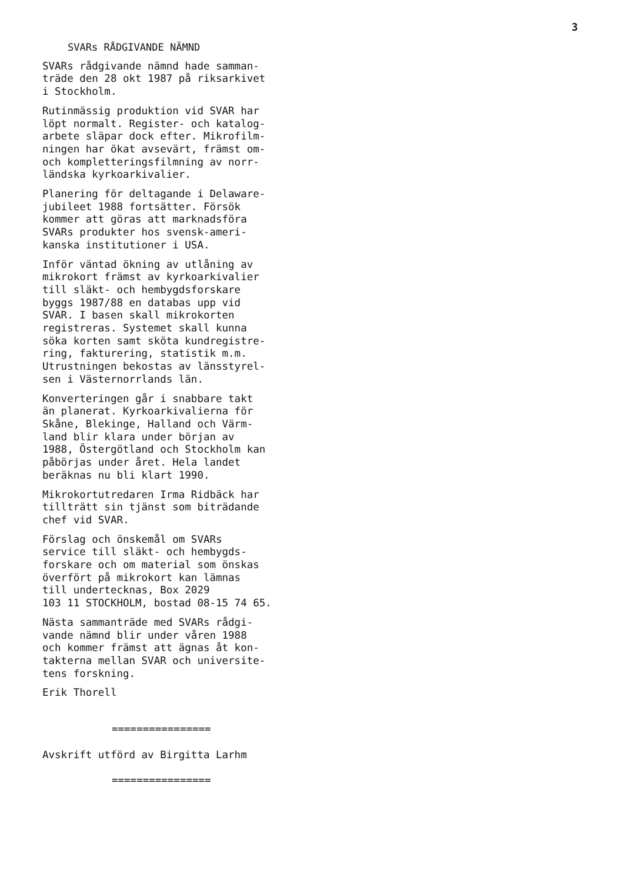3
SVARs RÅDGIVANDE NÄMND
SVARs rådgivande nämnd hade samman- träde den 28 okt 1987 på riksarkivet i Stockholm.
Rutinmässig produktion vid SVAR har löpt normalt. Register- och katalog- arbete släpar dock efter. Mikrofilm- ningen har ökat avsevärt, främst om- och kompletteringsfilmning av norr- ländska kyrkoarkivalier.
Planering för deltagande i Delaware- jubileet 1988 fortsätter. Försök kommer att göras att marknadsföra SVARs produkter hos svensk-ameri- kanska institutioner i USA.
Inför väntad ökning av utlåning av mikrokort främst av kyrkoarkivalier till släkt- och hembygdsforskare byggs 1987/88 en databas upp vid SVAR. I basen skall mikrokorten registreras. Systemet skall kunna söka korten samt sköta kundregistre- ring, fakturering, statistik m.m. Utrustningen bekostas av länsstyrel- sen i Västernorrlands län.
Konverteringen går i snabbare takt än planerat. Kyrkoarkivalierna för Skåne, Blekinge, Halland och Värm- land blir klara under början av 1988, Östergötland och Stockholm kan påbörjas under året. Hela landet beräknas nu bli klart 1990.
Mikrokortutredaren Irma Ridbäck har tillträtt sin tjänst som biträdande chef vid SVAR.
Förslag och önskemål om SVARs service till släkt- och hembygds- forskare och om material som önskas överfört på mikrokort kan lämnas till undertecknas, Box 2029 103 11 STOCKHOLM, bostad 08-15 74 65.
Nästa sammanträde med SVARs rådgi- vande nämnd blir under våren 1988 och kommer främst att ägnas åt kon- takterna mellan SVAR och universite- tens forskning.
Erik Thorell
================
Avskrift utförd av Birgitta Larhm
================